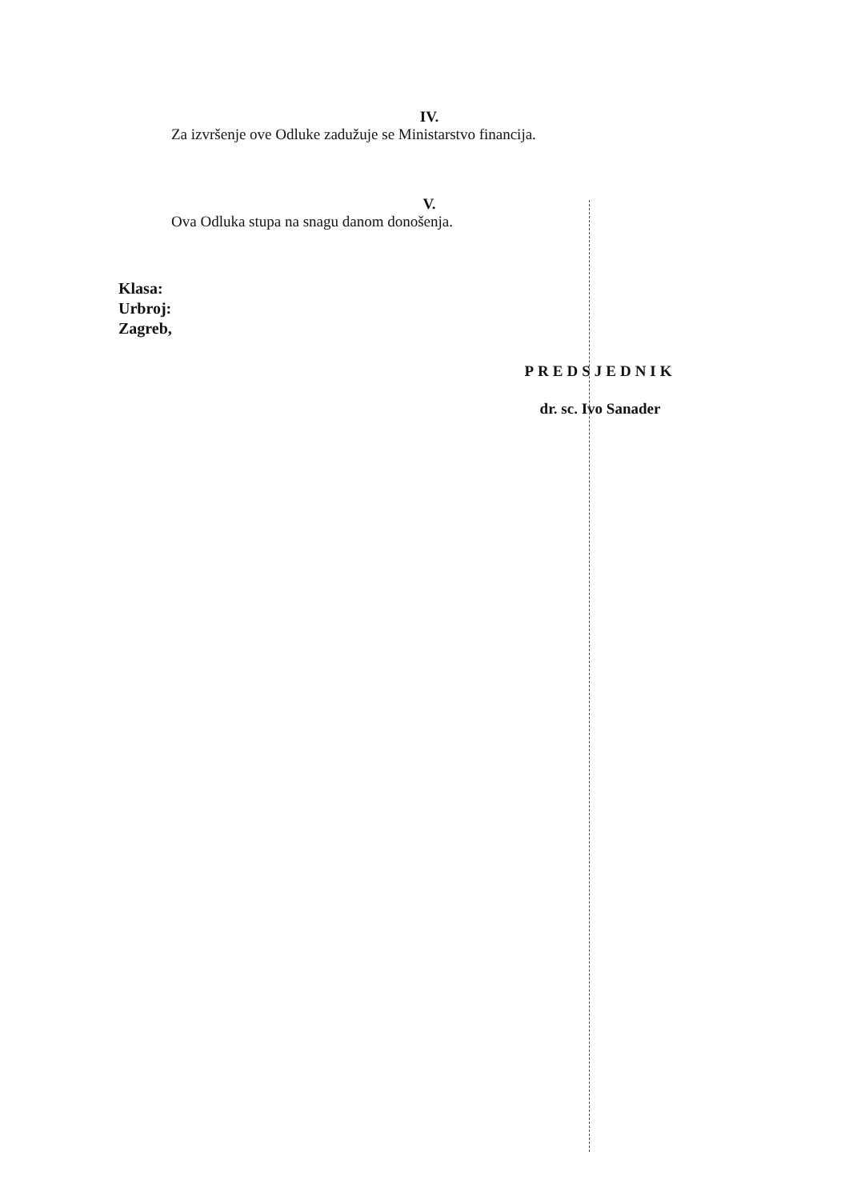IV.
Za izvršenje ove Odluke zadužuje se Ministarstvo financija.
V.
Ova Odluka stupa na snagu danom donošenja.
Klasa:
Urbroj:
Zagreb,
PREDSJEDNIK
dr. sc. Ivo Sanader